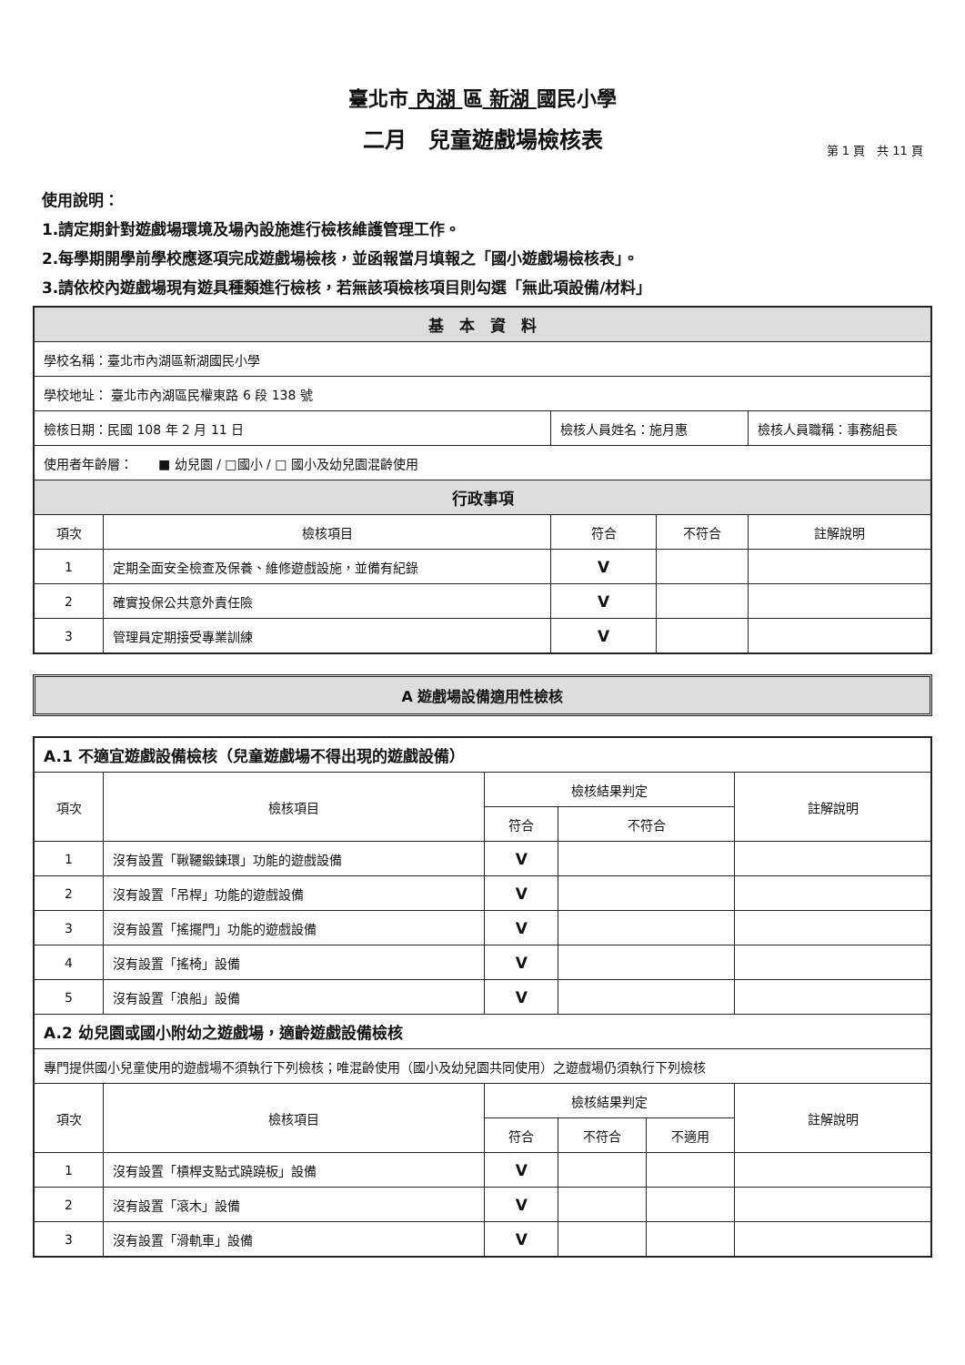臺北市 內湖 區 新湖 國民小學
二月　兒童遊戲場檢核表
第 1 頁　共 11 頁
使用說明：
1.請定期針對遊戲場環境及場內設施進行檢核維護管理工作。
2.每學期開學前學校應逐項完成遊戲場檢核，並函報當月填報之「國小遊戲場檢核表」。
3.請依校內遊戲場現有遊具種類進行檢核，若無該項檢核項目則勾選「無此項設備/材料」
| 基 本 資 料 | | | | |
| --- | --- | --- | --- | --- |
| 學校名稱：臺北市內湖區新湖國民小學 | | | | |
| 學校地址： 臺北市內湖區民權東路 6 段 138 號 | | | | |
| 檢核日期：民國 108 年 2 月 11 日 | | 檢核人員姓名：施月惠 | | 檢核人員職稱：事務組長 |
| 使用者年齡層： ■ 幼兒園 / □國小 / □ 國小及幼兒園混齡使用 | | | | |
| 行政事項 | | | | |
| 項次 | 檢核項目 | 符合 | 不符合 | 註解說明 |
| 1 | 定期全面安全檢查及保養、維修遊戲設施，並備有紀錄 | V | | |
| 2 | 確實投保公共意外責任險 | V | | |
| 3 | 管理員定期接受專業訓練 | V | | |
A 遊戲場設備適用性檢核
| A.1 不適宜遊戲設備檢核（兒童遊戲場不得出現的遊戲設備） | | | | | |
| 項次 | 檢核項目 | 檢核結果判定 | | | 註解說明 |
| | | 符合 | 不符合 | | |
| 1 | 沒有設置「鞦韆鍛鍊環」功能的遊戲設備 | V | | | |
| 2 | 沒有設置「吊桿」功能的遊戲設備 | V | | | |
| 3 | 沒有設置「搖擺門」功能的遊戲設備 | V | | | |
| 4 | 沒有設置「搖椅」設備 | V | | | |
| 5 | 沒有設置「浪船」設備 | V | | | |
| A.2 幼兒園或國小附幼之遊戲場，適齡遊戲設備檢核 | | | | | |
| 專門提供國小兒童使用的遊戲場不須執行下列檢核；唯混齡使用（國小及幼兒園共同使用）之遊戲場仍須執行下列檢核 | | | | | |
| 項次 | 檢核項目 | 檢核結果判定 | | | 註解說明 |
| | | 符合 | 不符合 | 不適用 | |
| 1 | 沒有設置「槓桿支點式蹺蹺板」設備 | V | | | |
| 2 | 沒有設置「滾木」設備 | V | | | |
| 3 | 沒有設置「滑軌車」設備 | V | | | |